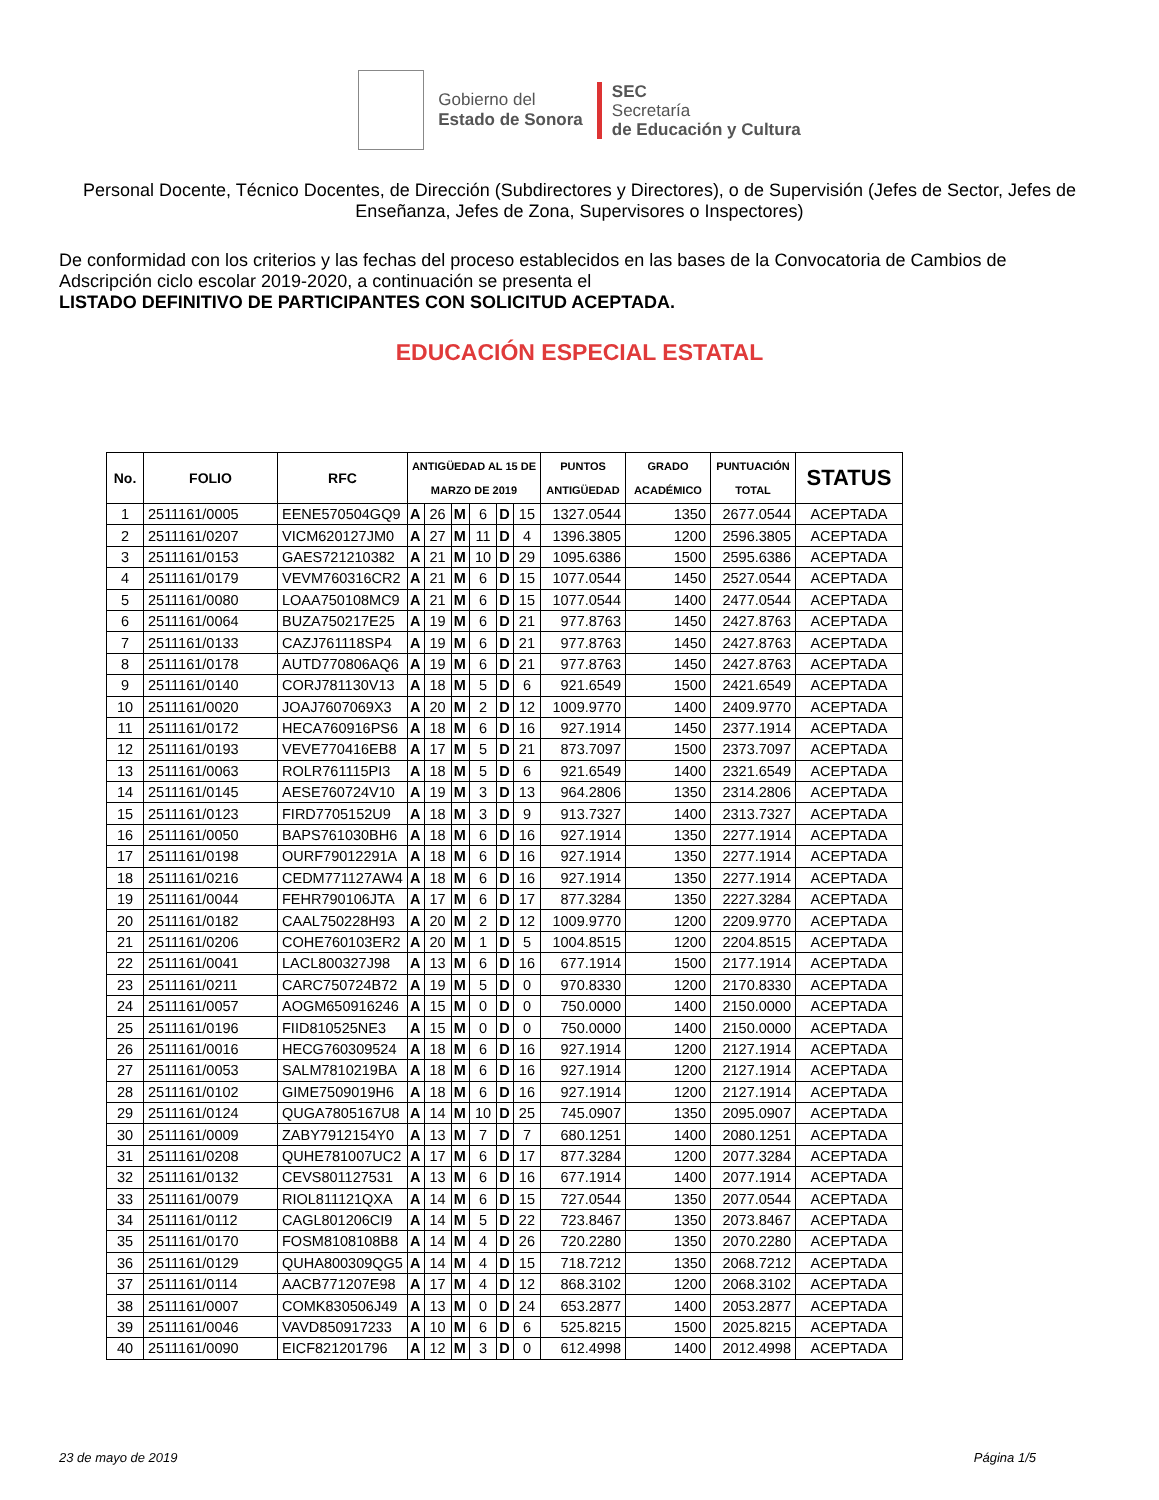Gobierno del
Estado de Sonora
SEC
Secretaría
de Educación y Cultura
Personal Docente, Técnico Docentes, de Dirección (Subdirectores y Directores), o de Supervisión (Jefes de Sector, Jefes de Enseñanza, Jefes de Zona, Supervisores o Inspectores)
De conformidad con los criterios y las fechas del proceso establecidos en las bases de la Convocatoria de Cambios de Adscripción ciclo escolar 2019-2020, a continuación se presenta el
LISTADO DEFINITIVO DE PARTICIPANTES CON SOLICITUD ACEPTADA.
EDUCACIÓN ESPECIAL ESTATAL
| No. | FOLIO | RFC | ANTIGÜEDAD AL 15 DE MARZO DE 2019 | | | | | | PUNTOS ANTIGÜEDAD | GRADO ACADÉMICO | PUNTUACIÓN TOTAL | STATUS |
| --- | --- | --- | --- | --- | --- | --- | --- | --- | --- | --- | --- | --- |
| 1 | 2511161/0005 | EENE570504GQ9 | A | 26 | M | 6 | D | 15 | 1327.0544 | 1350 | 2677.0544 | ACEPTADA |
| 2 | 2511161/0207 | VICM620127JM0 | A | 27 | M | 11 | D | 4 | 1396.3805 | 1200 | 2596.3805 | ACEPTADA |
| 3 | 2511161/0153 | GAES721210382 | A | 21 | M | 10 | D | 29 | 1095.6386 | 1500 | 2595.6386 | ACEPTADA |
| 4 | 2511161/0179 | VEVM760316CR2 | A | 21 | M | 6 | D | 15 | 1077.0544 | 1450 | 2527.0544 | ACEPTADA |
| 5 | 2511161/0080 | LOAA750108MC9 | A | 21 | M | 6 | D | 15 | 1077.0544 | 1400 | 2477.0544 | ACEPTADA |
| 6 | 2511161/0064 | BUZA750217E25 | A | 19 | M | 6 | D | 21 | 977.8763 | 1450 | 2427.8763 | ACEPTADA |
| 7 | 2511161/0133 | CAZJ761118SP4 | A | 19 | M | 6 | D | 21 | 977.8763 | 1450 | 2427.8763 | ACEPTADA |
| 8 | 2511161/0178 | AUTD770806AQ6 | A | 19 | M | 6 | D | 21 | 977.8763 | 1450 | 2427.8763 | ACEPTADA |
| 9 | 2511161/0140 | CORJ781130V13 | A | 18 | M | 5 | D | 6 | 921.6549 | 1500 | 2421.6549 | ACEPTADA |
| 10 | 2511161/0020 | JOAJ7607069X3 | A | 20 | M | 2 | D | 12 | 1009.9770 | 1400 | 2409.9770 | ACEPTADA |
| 11 | 2511161/0172 | HECA760916PS6 | A | 18 | M | 6 | D | 16 | 927.1914 | 1450 | 2377.1914 | ACEPTADA |
| 12 | 2511161/0193 | VEVE770416EB8 | A | 17 | M | 5 | D | 21 | 873.7097 | 1500 | 2373.7097 | ACEPTADA |
| 13 | 2511161/0063 | ROLR761115PI3 | A | 18 | M | 5 | D | 6 | 921.6549 | 1400 | 2321.6549 | ACEPTADA |
| 14 | 2511161/0145 | AESE760724V10 | A | 19 | M | 3 | D | 13 | 964.2806 | 1350 | 2314.2806 | ACEPTADA |
| 15 | 2511161/0123 | FIRD7705152U9 | A | 18 | M | 3 | D | 9 | 913.7327 | 1400 | 2313.7327 | ACEPTADA |
| 16 | 2511161/0050 | BAPS761030BH6 | A | 18 | M | 6 | D | 16 | 927.1914 | 1350 | 2277.1914 | ACEPTADA |
| 17 | 2511161/0198 | OURF79012291A | A | 18 | M | 6 | D | 16 | 927.1914 | 1350 | 2277.1914 | ACEPTADA |
| 18 | 2511161/0216 | CEDM771127AW4 | A | 18 | M | 6 | D | 16 | 927.1914 | 1350 | 2277.1914 | ACEPTADA |
| 19 | 2511161/0044 | FEHR790106JTA | A | 17 | M | 6 | D | 17 | 877.3284 | 1350 | 2227.3284 | ACEPTADA |
| 20 | 2511161/0182 | CAAL750228H93 | A | 20 | M | 2 | D | 12 | 1009.9770 | 1200 | 2209.9770 | ACEPTADA |
| 21 | 2511161/0206 | COHE760103ER2 | A | 20 | M | 1 | D | 5 | 1004.8515 | 1200 | 2204.8515 | ACEPTADA |
| 22 | 2511161/0041 | LACL800327J98 | A | 13 | M | 6 | D | 16 | 677.1914 | 1500 | 2177.1914 | ACEPTADA |
| 23 | 2511161/0211 | CARC750724B72 | A | 19 | M | 5 | D | 0 | 970.8330 | 1200 | 2170.8330 | ACEPTADA |
| 24 | 2511161/0057 | AOGM650916246 | A | 15 | M | 0 | D | 0 | 750.0000 | 1400 | 2150.0000 | ACEPTADA |
| 25 | 2511161/0196 | FIID810525NE3 | A | 15 | M | 0 | D | 0 | 750.0000 | 1400 | 2150.0000 | ACEPTADA |
| 26 | 2511161/0016 | HECG760309524 | A | 18 | M | 6 | D | 16 | 927.1914 | 1200 | 2127.1914 | ACEPTADA |
| 27 | 2511161/0053 | SALM7810219BA | A | 18 | M | 6 | D | 16 | 927.1914 | 1200 | 2127.1914 | ACEPTADA |
| 28 | 2511161/0102 | GIME7509019H6 | A | 18 | M | 6 | D | 16 | 927.1914 | 1200 | 2127.1914 | ACEPTADA |
| 29 | 2511161/0124 | QUGA7805167U8 | A | 14 | M | 10 | D | 25 | 745.0907 | 1350 | 2095.0907 | ACEPTADA |
| 30 | 2511161/0009 | ZABY7912154Y0 | A | 13 | M | 7 | D | 7 | 680.1251 | 1400 | 2080.1251 | ACEPTADA |
| 31 | 2511161/0208 | QUHE781007UC2 | A | 17 | M | 6 | D | 17 | 877.3284 | 1200 | 2077.3284 | ACEPTADA |
| 32 | 2511161/0132 | CEVS801127531 | A | 13 | M | 6 | D | 16 | 677.1914 | 1400 | 2077.1914 | ACEPTADA |
| 33 | 2511161/0079 | RIOL811121QXA | A | 14 | M | 6 | D | 15 | 727.0544 | 1350 | 2077.0544 | ACEPTADA |
| 34 | 2511161/0112 | CAGL801206CI9 | A | 14 | M | 5 | D | 22 | 723.8467 | 1350 | 2073.8467 | ACEPTADA |
| 35 | 2511161/0170 | FOSM8108108B8 | A | 14 | M | 4 | D | 26 | 720.2280 | 1350 | 2070.2280 | ACEPTADA |
| 36 | 2511161/0129 | QUHA800309QG5 | A | 14 | M | 4 | D | 15 | 718.7212 | 1350 | 2068.7212 | ACEPTADA |
| 37 | 2511161/0114 | AACB771207E98 | A | 17 | M | 4 | D | 12 | 868.3102 | 1200 | 2068.3102 | ACEPTADA |
| 38 | 2511161/0007 | COMK830506J49 | A | 13 | M | 0 | D | 24 | 653.2877 | 1400 | 2053.2877 | ACEPTADA |
| 39 | 2511161/0046 | VAVD850917233 | A | 10 | M | 6 | D | 6 | 525.8215 | 1500 | 2025.8215 | ACEPTADA |
| 40 | 2511161/0090 | EICF821201796 | A | 12 | M | 3 | D | 0 | 612.4998 | 1400 | 2012.4998 | ACEPTADA |
23 de mayo de 2019 Página 1/5